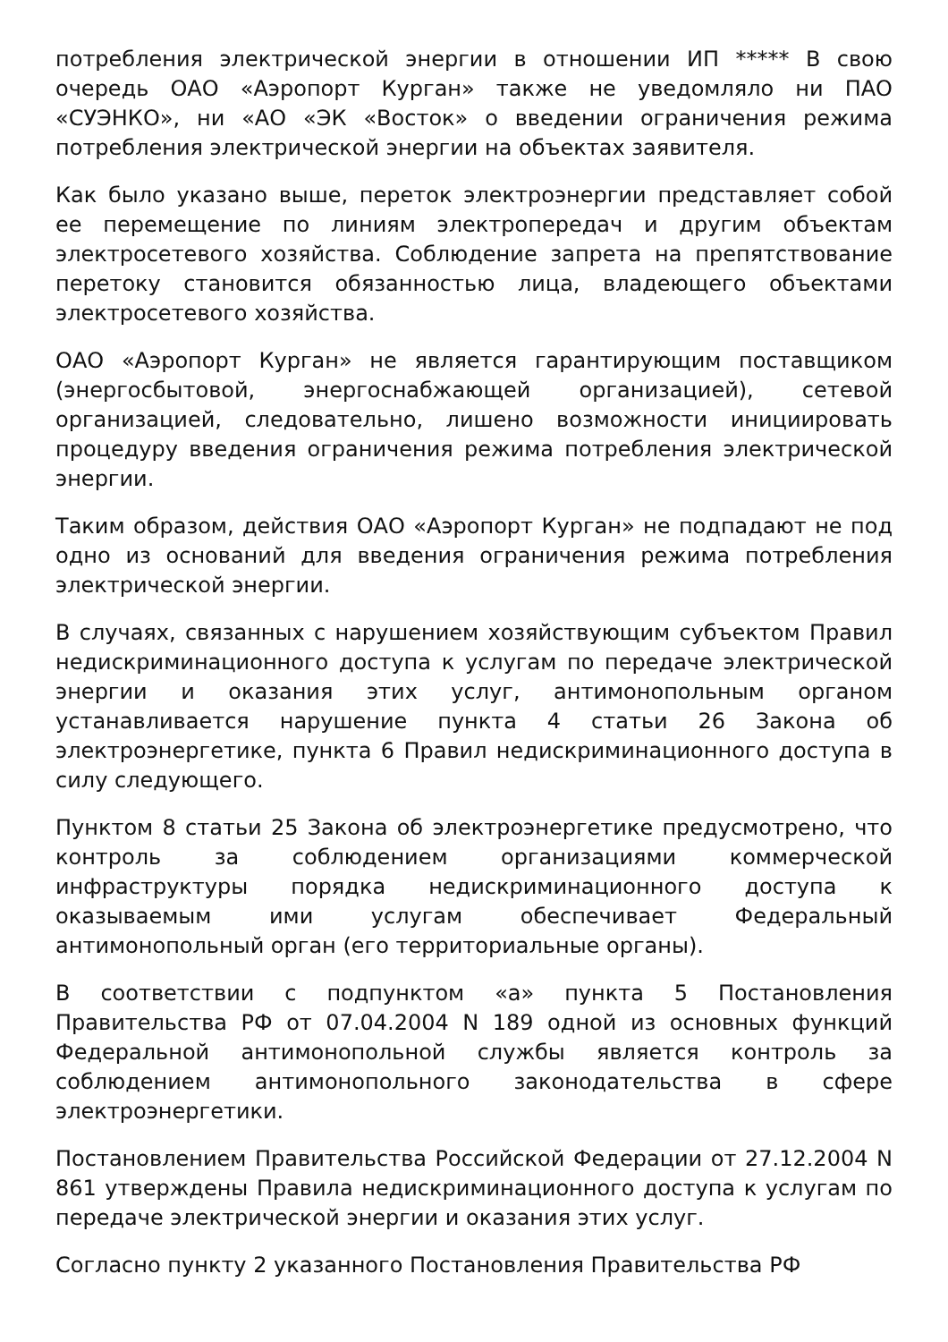потребления электрической энергии в отношении ИП ***** В свою очередь ОАО «Аэропорт Курган» также не уведомляло ни ПАО «СУЭНКО», ни «АО «ЭК «Восток» о введении ограничения режима потребления электрической энергии на объектах заявителя.
Как было указано выше, переток электроэнергии представляет собой ее перемещение по линиям электропередач и другим объектам электросетевого хозяйства. Соблюдение запрета на препятствование перетоку становится обязанностью лица, владеющего объектами электросетевого хозяйства.
ОАО «Аэропорт Курган» не является гарантирующим поставщиком (энергосбытовой, энергоснабжающей организацией), сетевой организацией, следовательно, лишено возможности инициировать процедуру введения ограничения режима потребления электрической энергии.
Таким образом, действия ОАО «Аэропорт Курган» не подпадают не под одно из оснований для введения ограничения режима потребления электрической энергии.
В случаях, связанных с нарушением хозяйствующим субъектом Правил недискриминационного доступа к услугам по передаче электрической энергии и оказания этих услуг, антимонопольным органом устанавливается нарушение пункта 4 статьи 26 Закона об электроэнергетике, пункта 6 Правил недискриминационного доступа в силу следующего.
Пунктом 8 статьи 25 Закона об электроэнергетике предусмотрено, что контроль за соблюдением организациями коммерческой инфраструктуры порядка недискриминационного доступа к оказываемым ими услугам обеспечивает Федеральный антимонопольный орган (его территориальные органы).
В соответствии с подпунктом «а» пункта 5 Постановления Правительства РФ от 07.04.2004 N 189 одной из основных функций Федеральной антимонопольной службы является контроль за соблюдением антимонопольного законодательства в сфере электроэнергетики.
Постановлением Правительства Российской Федерации от 27.12.2004 N 861 утверждены Правила недискриминационного доступа к услугам по передаче электрической энергии и оказания этих услуг.
Согласно пункту 2 указанного Постановления Правительства РФ